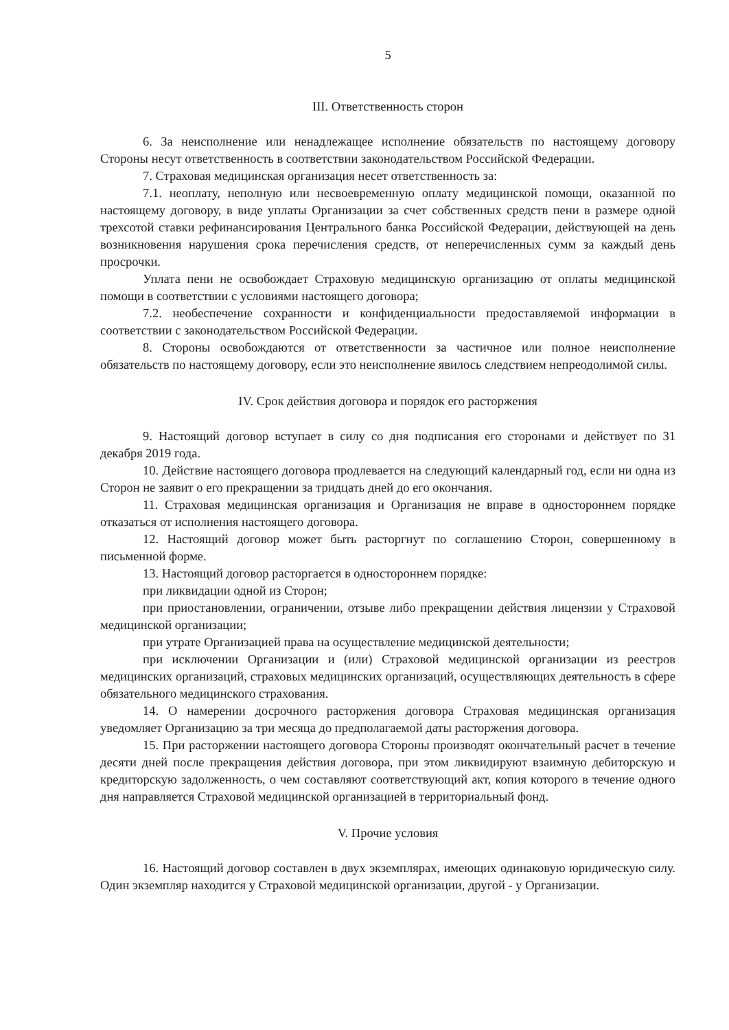5
III. Ответственность сторон
6. За неисполнение или ненадлежащее исполнение обязательств по настоящему договору Стороны несут ответственность в соответствии законодательством Российской Федерации.
7. Страховая медицинская организация несет ответственность за:
7.1. неоплату, неполную или несвоевременную оплату медицинской помощи, оказанной по настоящему договору, в виде уплаты Организации за счет собственных средств пени в размере одной трехсотой ставки рефинансирования Центрального банка Российской Федерации, действующей на день возникновения нарушения срока перечисления средств, от неперечисленных сумм за каждый день просрочки.
Уплата пени не освобождает Страховую медицинскую организацию от оплаты медицинской помощи в соответствии с условиями настоящего договора;
7.2. необеспечение сохранности и конфиденциальности предоставляемой информации в соответствии с законодательством Российской Федерации.
8. Стороны освобождаются от ответственности за частичное или полное неисполнение обязательств по настоящему договору, если это неисполнение явилось следствием непреодолимой силы.
IV. Срок действия договора и порядок его расторжения
9. Настоящий договор вступает в силу со дня подписания его сторонами и действует по 31 декабря 2019 года.
10. Действие настоящего договора продлевается на следующий календарный год, если ни одна из Сторон не заявит о его прекращении за тридцать дней до его окончания.
11. Страховая медицинская организация и Организация не вправе в одностороннем порядке отказаться от исполнения настоящего договора.
12. Настоящий договор может быть расторгнут по соглашению Сторон, совершенному в письменной форме.
13. Настоящий договор расторгается в одностороннем порядке:
при ликвидации одной из Сторон;
при приостановлении, ограничении, отзыве либо прекращении действия лицензии у Страховой медицинской организации;
при утрате Организацией права на осуществление медицинской деятельности;
при исключении Организации и (или) Страховой медицинской организации из реестров медицинских организаций, страховых медицинских организаций, осуществляющих деятельность в сфере обязательного медицинского страхования.
14. О намерении досрочного расторжения договора Страховая медицинская организация уведомляет Организацию за три месяца до предполагаемой даты расторжения договора.
15. При расторжении настоящего договора Стороны производят окончательный расчет в течение десяти дней после прекращения действия договора, при этом ликвидируют взаимную дебиторскую и кредиторскую задолженность, о чем составляют соответствующий акт, копия которого в течение одного дня направляется Страховой медицинской организацией в территориальный фонд.
V. Прочие условия
16. Настоящий договор составлен в двух экземплярах, имеющих одинаковую юридическую силу. Один экземпляр находится у Страховой медицинской организации, другой - у Организации.